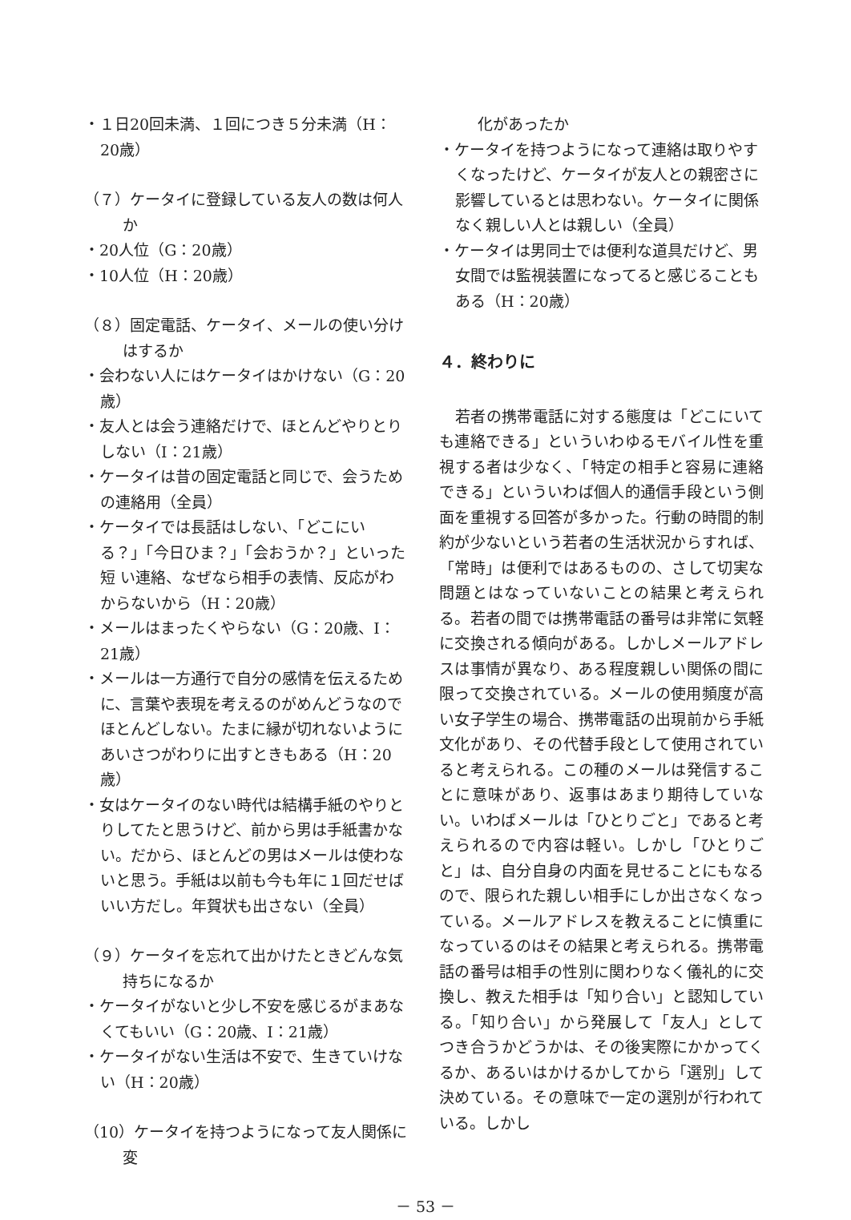・１日20回未満、１回につき５分未満（H：20歳）
（７）ケータイに登録している友人の数は何人か
・20人位（G：20歳）
・10人位（H：20歳）
（８）固定電話、ケータイ、メールの使い分けはするか
・会わない人にはケータイはかけない（G：20歳）
・友人とは会う連絡だけで、ほとんどやりとりしない（I：21歳）
・ケータイは昔の固定電話と同じで、会うための連絡用（全員）
・ケータイでは長話はしない、「どこにいる？」「今日ひま？」「会おうか？」といった短 い連絡、なぜなら相手の表情、反応がわからないから（H：20歳）
・メールはまったくやらない（G：20歳、I：21歳）
・メールは一方通行で自分の感情を伝えるために、言葉や表現を考えるのがめんどうなのでほとんどしない。たまに縁が切れないようにあいさつがわりに出すときもある（H：20歳）
・女はケータイのない時代は結構手紙のやりとりしてたと思うけど、前から男は手紙書かない。だから、ほとんどの男はメールは使わないと思う。手紙は以前も今も年に１回だせばいい方だし。年賀状も出さない（全員）
（９）ケータイを忘れて出かけたときどんな気持ちになるか
・ケータイがないと少し不安を感じるがまあなくてもいい（G：20歳、I：21歳）
・ケータイがない生活は不安で、生きていけない（H：20歳）
（10）ケータイを持つようになって友人関係に変
化があったか
・ケータイを持つようになって連絡は取りやすくなったけど、ケータイが友人との親密さに影響しているとは思わない。ケータイに関係なく親しい人とは親しい（全員）
・ケータイは男同士では便利な道具だけど、男女間では監視装置になってると感じることもある（H：20歳）
４．終わりに
若者の携帯電話に対する態度は「どこにいても連絡できる」といういわゆるモバイル性を重視する者は少なく、「特定の相手と容易に連絡できる」といういわば個人的通信手段という側面を重視する回答が多かった。行動の時間的制約が少ないという若者の生活状況からすれば、「常時」は便利ではあるものの、さして切実な問題とはなっていないことの結果と考えられる。若者の間では携帯電話の番号は非常に気軽に交換される傾向がある。しかしメールアドレスは事情が異なり、ある程度親しい関係の間に限って交換されている。メールの使用頻度が高い女子学生の場合、携帯電話の出現前から手紙文化があり、その代替手段として使用されていると考えられる。この種のメールは発信することに意味があり、返事はあまり期待していない。いわばメールは「ひとりごと」であると考えられるので内容は軽い。しかし「ひとりごと」は、自分自身の内面を見せることにもなるので、限られた親しい相手にしか出さなくなっている。メールアドレスを教えることに慎重になっているのはその結果と考えられる。携帯電話の番号は相手の性別に関わりなく儀礼的に交換し、教えた相手は「知り合い」と認知している。「知り合い」から発展して「友人」としてつき合うかどうかは、その後実際にかかってくるか、あるいはかけるかしてから「選別」して決めている。その意味で一定の選別が行われている。しかし
－ 53 －